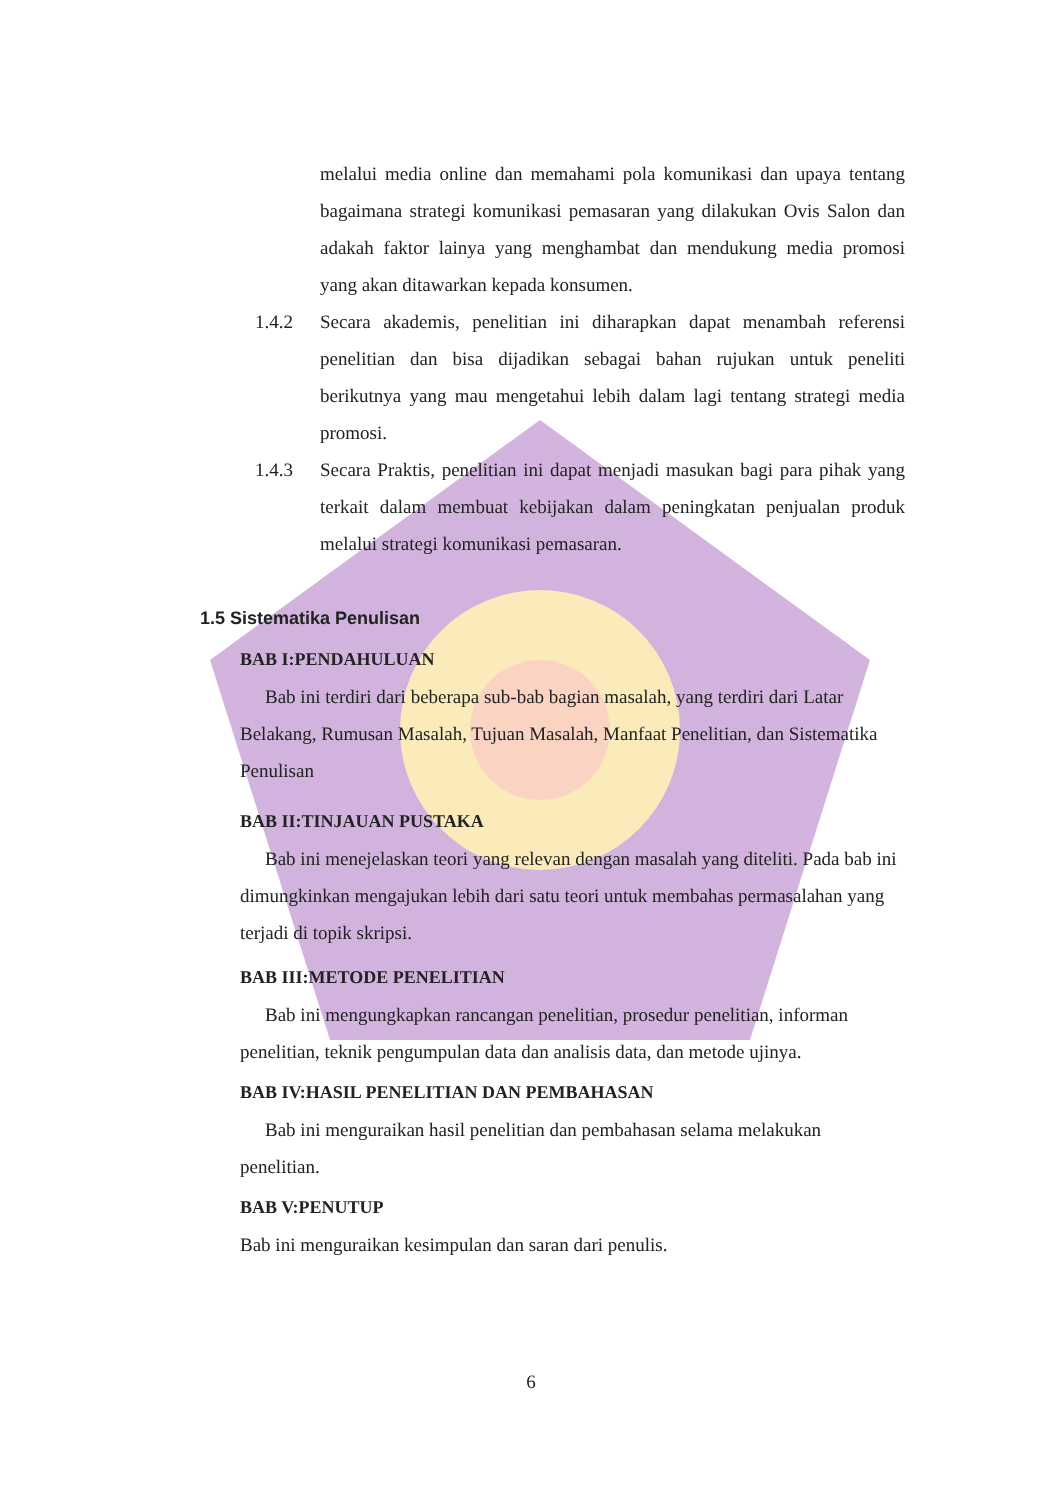melalui media online dan memahami pola komunikasi dan upaya tentang bagaimana strategi komunikasi pemasaran yang dilakukan Ovis Salon dan adakah faktor lainya yang menghambat dan mendukung media promosi yang akan ditawarkan kepada konsumen.
1.4.2 Secara akademis, penelitian ini diharapkan dapat menambah referensi penelitian dan bisa dijadikan sebagai bahan rujukan untuk peneliti berikutnya yang mau mengetahui lebih dalam lagi tentang strategi media promosi.
1.4.3 Secara Praktis, penelitian ini dapat menjadi masukan bagi para pihak yang terkait dalam membuat kebijakan dalam peningkatan penjualan produk melalui strategi komunikasi pemasaran.
1.5 Sistematika Penulisan
BAB I:PENDAHULUAN
Bab ini terdiri dari beberapa sub-bab bagian masalah, yang terdiri dari Latar Belakang, Rumusan Masalah, Tujuan Masalah, Manfaat Penelitian, dan Sistematika Penulisan
BAB II:TINJAUAN PUSTAKA
Bab ini menejelaskan teori yang relevan dengan masalah yang diteliti. Pada bab ini dimungkinkan mengajukan lebih dari satu teori untuk membahas permasalahan yang terjadi di topik skripsi.
BAB III:METODE PENELITIAN
Bab ini mengungkapkan rancangan penelitian, prosedur penelitian, informan penelitian, teknik pengumpulan data dan analisis data, dan metode ujinya.
BAB IV:HASIL PENELITIAN DAN PEMBAHASAN
Bab ini menguraikan hasil penelitian dan pembahasan selama melakukan penelitian.
BAB V:PENUTUP
Bab ini menguraikan kesimpulan dan saran dari penulis.
6